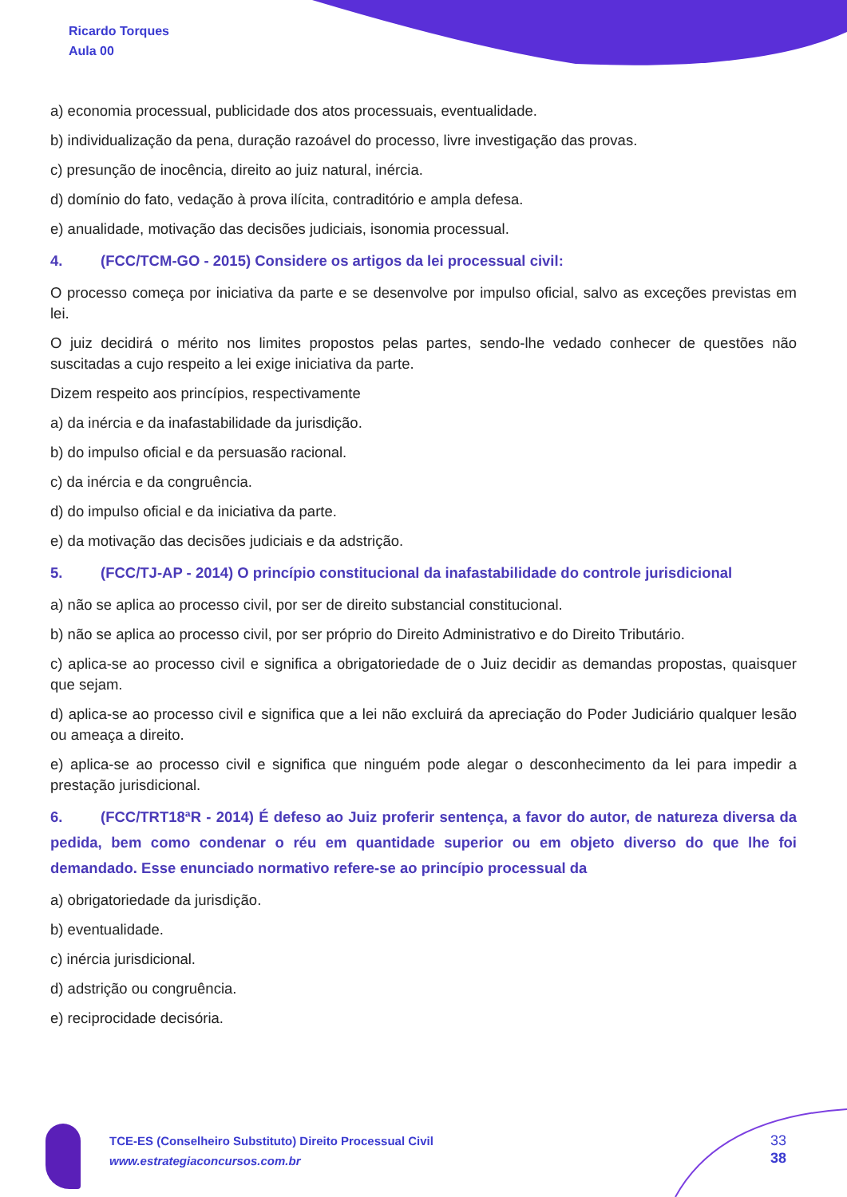Ricardo Torques
Aula 00
a) economia processual, publicidade dos atos processuais, eventualidade.
b) individualização da pena, duração razoável do processo, livre investigação das provas.
c) presunção de inocência, direito ao juiz natural, inércia.
d) domínio do fato, vedação à prova ilícita, contraditório e ampla defesa.
e) anualidade, motivação das decisões judiciais, isonomia processual.
4. (FCC/TCM-GO - 2015) Considere os artigos da lei processual civil:
O processo começa por iniciativa da parte e se desenvolve por impulso oficial, salvo as exceções previstas em lei.
O juiz decidirá o mérito nos limites propostos pelas partes, sendo-lhe vedado conhecer de questões não suscitadas a cujo respeito a lei exige iniciativa da parte.
Dizem respeito aos princípios, respectivamente
a) da inércia e da inafastabilidade da jurisdição.
b) do impulso oficial e da persuasão racional.
c) da inércia e da congruência.
d) do impulso oficial e da iniciativa da parte.
e) da motivação das decisões judiciais e da adstrição.
5. (FCC/TJ-AP - 2014) O princípio constitucional da inafastabilidade do controle jurisdicional
a) não se aplica ao processo civil, por ser de direito substancial constitucional.
b) não se aplica ao processo civil, por ser próprio do Direito Administrativo e do Direito Tributário.
c) aplica-se ao processo civil e significa a obrigatoriedade de o Juiz decidir as demandas propostas, quaisquer que sejam.
d) aplica-se ao processo civil e significa que a lei não excluirá da apreciação do Poder Judiciário qualquer lesão ou ameaça a direito.
e) aplica-se ao processo civil e significa que ninguém pode alegar o desconhecimento da lei para impedir a prestação jurisdicional.
6. (FCC/TRT18ªR - 2014) É defeso ao Juiz proferir sentença, a favor do autor, de natureza diversa da pedida, bem como condenar o réu em quantidade superior ou em objeto diverso do que lhe foi demandado. Esse enunciado normativo refere-se ao princípio processual da
a) obrigatoriedade da jurisdição.
b) eventualidade.
c) inércia jurisdicional.
d) adstrição ou congruência.
e) reciprocidade decisória.
TCE-ES (Conselheiro Substituto) Direito Processual Civil
www.estrategiaconcursos.com.br
33
38